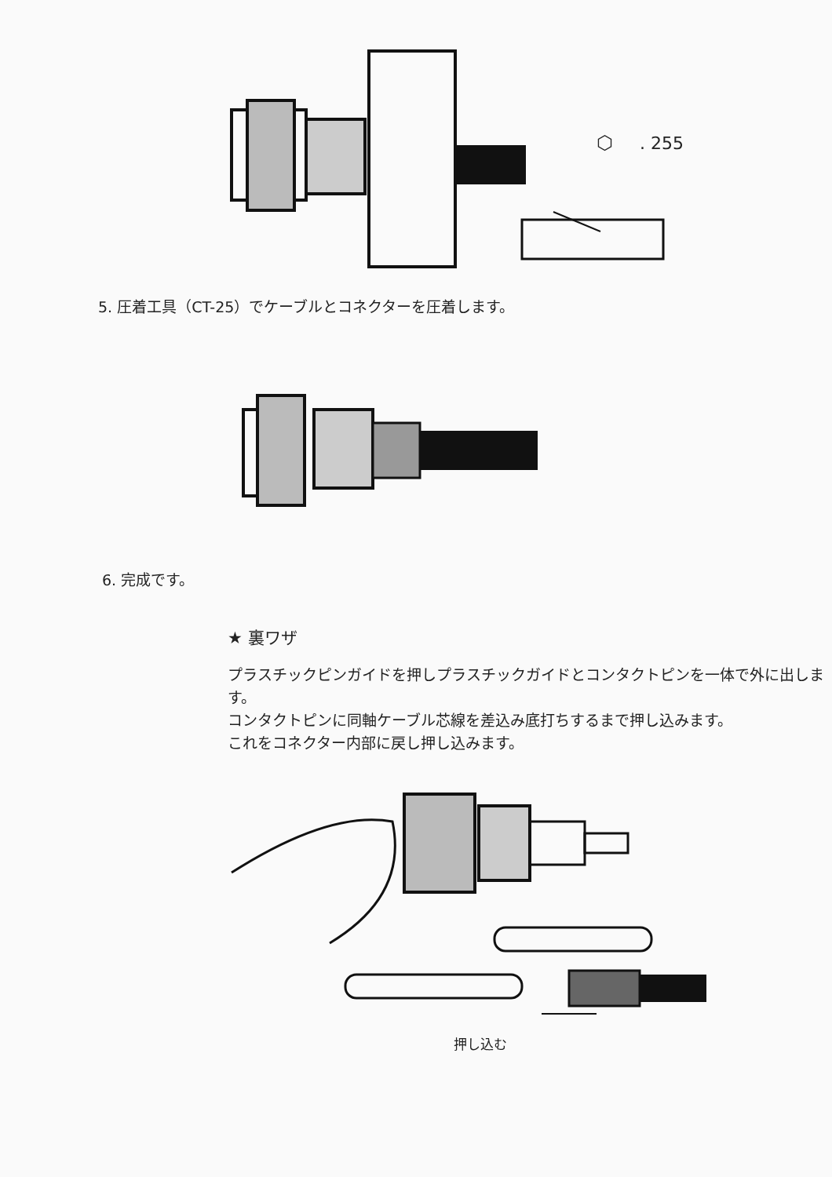⬡
. 255
5. 圧着工具（CT-25）でケーブルとコネクターを圧着します。
6. 完成です。
★ 裏ワザ
プラスチックピンガイドを押しプラスチックガイドとコンタクトピンを一体で外に出します。
コンタクトピンに同軸ケーブル芯線を差込み底打ちするまで押し込みます。
これをコネクター内部に戻し押し込みます。
押し込む